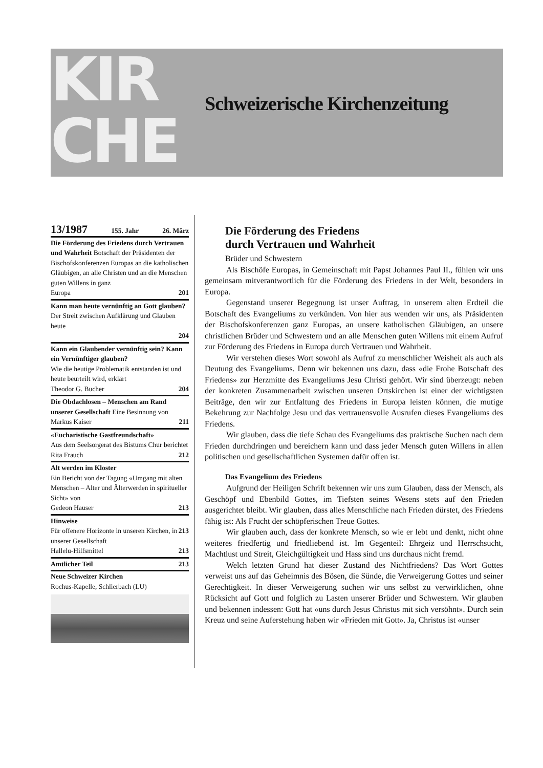KIR
CHE
Schweizerische Kirchenzeitung
13/1987 155. Jahr 26. März
Die Förderung des Friedens durch Vertrauen und Wahrheit Botschaft der Präsidenten der Bischofskonferenzen Europas an die katholischen Gläubigen, an alle Christen und an die Menschen guten Willens in ganz
Europa 201
Kann man heute vernünftig an Gott glauben? Der Streit zwischen Aufklärung und Glauben heute
204
Kann ein Glaubender vernünftig sein? Kann ein Vernünftiger glauben?
Wie die heutige Problematik entstanden ist und heute beurteilt wird, erklärt
Theodor G. Bucher 204
Die Obdachlosen – Menschen am Rand unserer Gesellschaft Eine Besinnung von
Markus Kaiser 211
«Eucharistische Gastfreundschaft»
Aus dem Seelsorgerat des Bistums Chur berichtet
Rita Frauch 212
Alt werden im Kloster
Ein Bericht von der Tagung «Umgang mit alten Menschen – Alter und Älterwerden in spiritueller Sicht» von
Gedeon Hauser 213
Hinweise
Für offenere Horizonte in unseren Kirchen, in unserer Gesellschaft 213
Hallelu-Hilfsmittel 213
Amtlicher Teil 213
Neue Schweizer Kirchen
Rochus-Kapelle, Schlierbach (LU)
Die Förderung des Friedens
durch Vertrauen und Wahrheit
Brüder und Schwestern
Als Bischöfe Europas, in Gemeinschaft mit Papst Johannes Paul II., fühlen wir uns gemeinsam mitverantwortlich für die Förderung des Friedens in der Welt, besonders in Europa.
Gegenstand unserer Begegnung ist unser Auftrag, in unserem alten Erdteil die Botschaft des Evangeliums zu verkünden. Von hier aus wenden wir uns, als Präsidenten der Bischofskonferenzen ganz Europas, an unsere katholischen Gläubigen, an unsere christlichen Brüder und Schwestern und an alle Menschen guten Willens mit einem Aufruf zur Förderung des Friedens in Europa durch Vertrauen und Wahrheit.
Wir verstehen dieses Wort sowohl als Aufruf zu menschlicher Weisheit als auch als Deutung des Evangeliums. Denn wir bekennen uns dazu, dass «die Frohe Botschaft des Friedens» zur Herzmitte des Evangeliums Jesu Christi gehört. Wir sind überzeugt: neben der konkreten Zusammenarbeit zwischen unseren Ortskirchen ist einer der wichtigsten Beiträge, den wir zur Entfaltung des Friedens in Europa leisten können, die mutige Bekehrung zur Nachfolge Jesu und das vertrauensvolle Ausrufen dieses Evangeliums des Friedens.
Wir glauben, dass die tiefe Schau des Evangeliums das praktische Suchen nach dem Frieden durchdringen und bereichern kann und dass jeder Mensch guten Willens in allen politischen und gesellschaftlichen Systemen dafür offen ist.
Das Evangelium des Friedens
Aufgrund der Heiligen Schrift bekennen wir uns zum Glauben, dass der Mensch, als Geschöpf und Ebenbild Gottes, im Tiefsten seines Wesens stets auf den Frieden ausgerichtet bleibt. Wir glauben, dass alles Menschliche nach Frieden dürstet, des Friedens fähig ist: Als Frucht der schöpferischen Treue Gottes.
Wir glauben auch, dass der konkrete Mensch, so wie er lebt und denkt, nicht ohne weiteres friedfertig und friedliebend ist. Im Gegenteil: Ehrgeiz und Herrschsucht, Machtlust und Streit, Gleichgültigkeit und Hass sind uns durchaus nicht fremd.
Welch letzten Grund hat dieser Zustand des Nichtfriedens? Das Wort Gottes verweist uns auf das Geheimnis des Bösen, die Sünde, die Verweigerung Gottes und seiner Gerechtigkeit. In dieser Verweigerung suchen wir uns selbst zu verwirklichen, ohne Rücksicht auf Gott und folglich zu Lasten unserer Brüder und Schwestern. Wir glauben und bekennen indessen: Gott hat «uns durch Jesus Christus mit sich versöhnt». Durch sein Kreuz und seine Auferstehung haben wir «Frieden mit Gott». Ja, Christus ist «unser